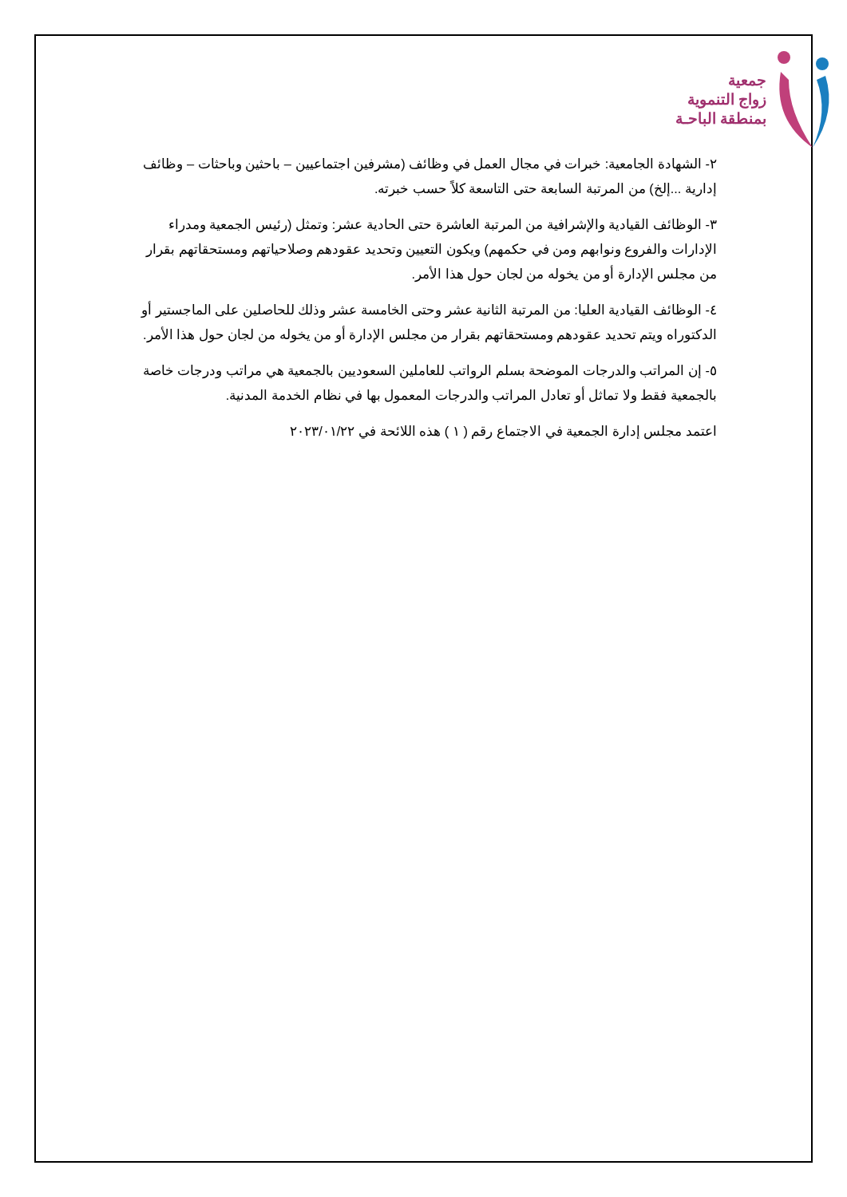جمعية
زواج التنموية
بمنطقة الباحـة
٢- الشهادة الجامعية: خبرات في مجال العمل في وظائف (مشرفين اجتماعيين – باحثين وباحثات – وظائف إدارية ...إلخ) من المرتبة السابعة حتى التاسعة كلاً حسب خبرته.
٣- الوظائف القيادية والإشرافية من المرتبة العاشرة حتى الحادية عشر: وتمثل (رئيس الجمعية ومدراء الإدارات والفروع ونوابهم ومن في حكمهم) ويكون التعيين وتحديد عقودهم وصلاحياتهم ومستحقاتهم بقرار من مجلس الإدارة أو من يخوله من لجان حول هذا الأمر.
٤- الوظائف القيادية العليا: من المرتبة الثانية عشر وحتى الخامسة عشر وذلك للحاصلين على الماجستير أو الدكتوراه ويتم تحديد عقودهم ومستحقاتهم بقرار من مجلس الإدارة أو من يخوله من لجان حول هذا الأمر.
٥- إن المراتب والدرجات الموضحة بسلم الرواتب للعاملين السعوديين بالجمعية هي مراتب ودرجات خاصة بالجمعية فقط ولا تماثل أو تعادل المراتب والدرجات المعمول بها في نظام الخدمة المدنية.
اعتمد مجلس إدارة الجمعية في الاجتماع رقم ( ١ ) هذه اللائحة في ٢٠٢٣/٠١/٢٢